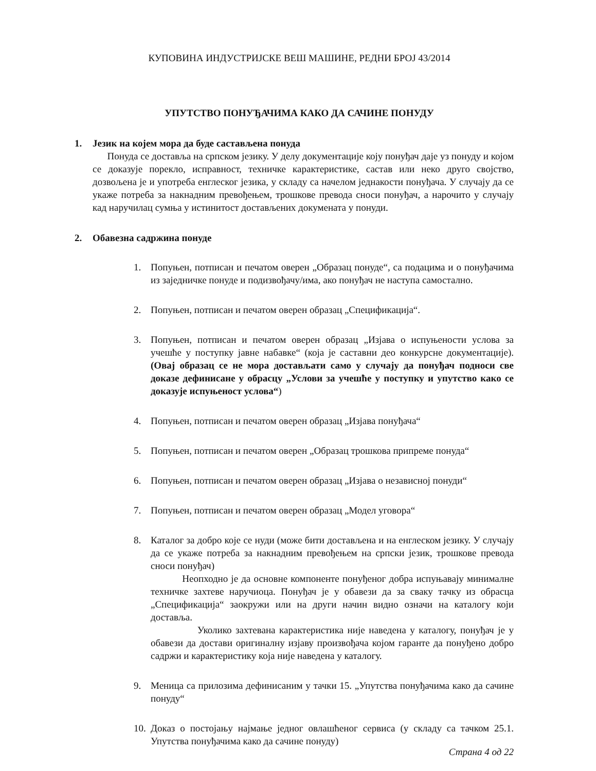КУПОВИНА ИНДУСТРИЈСКЕ ВЕШ МАШИНЕ, РЕДНИ БРОЈ 43/2014
УПУТСТВО ПОНУЂАЧИМА КАКО ДА САЧИНЕ ПОНУДУ
1. Језик на којем мора да буде састављена понуда
Понуда се доставља на српском језику. У делу документације коју понуђач даје уз понуду и којом се доказује порекло, исправност, техничке карактеристике, састав или неко друго својство, дозвољена је и употреба енглеског језика, у складу са начелом једнакости понуђача. У случају да се укаже потреба за накнадним превођењем, трошкове превода сноси понуђач, а нарочито у случају кад наручилац сумња у истинитост достављених докумената у понуди.
2. Обавезна садржина понуде
1. Попуњен, потписан и печатом оверен „Образац понуде“, са подацима и о понуђачима из заједничке понуде и подизвођачу/има, ако понуђач не наступа самостално.
2. Попуњен, потписан и печатом оверен образац „Спецификација“.
3. Попуњен, потписан и печатом оверен образац „Изјава о испуњености услова за учешће у поступку јавне набавке“ (која је саставни део конкурсне документације). (Овај образац се не мора достављати само у случају да понуђач подноси све доказе дефинисане у обрасцу „Услови за учешће у поступку и упутство како се доказује испуњеност услова“)
4. Попуњен, потписан и печатом оверен образац „Изјава понуђача“
5. Попуњен, потписан и печатом оверен „Образац трошкова припреме понуда“
6. Попуњен, потписан и печатом оверен образац „Изјава о независној понуди“
7. Попуњен, потписан и печатом оверен образац „Модел уговора“
8. Каталог за добро које се нуди (може бити достављена и на енглеском језику. У случају да се укаже потреба за накнадним превођењем на српски језик, трошкове превода сноси понуђач)
Неопходно је да основне компоненте понуђеног добра испуњавају минималне техничке захтеве наручиоца. Понуђач је у обавези да за сваку тачку из обрасца „Спецификација“ заокружи или на други начин видно означи на каталогу који доставља.
Уколико захтевана карактеристика није наведена у каталогу, понуђач је у обавези да достави оригиналну изјаву произвођача којом гаранте да понуђено добро садржи и карактеристику која није наведена у каталогу.
9. Меница са прилозима дефинисаним у тачки 15. „Упутства понуђачима како да сачине понуду“
10. Доказ о постојању најмање једног овлашћеног сервиса (у складу са тачком 25.1. Упутства понуђачима како да сачине понуду)
Страна 4 од 22